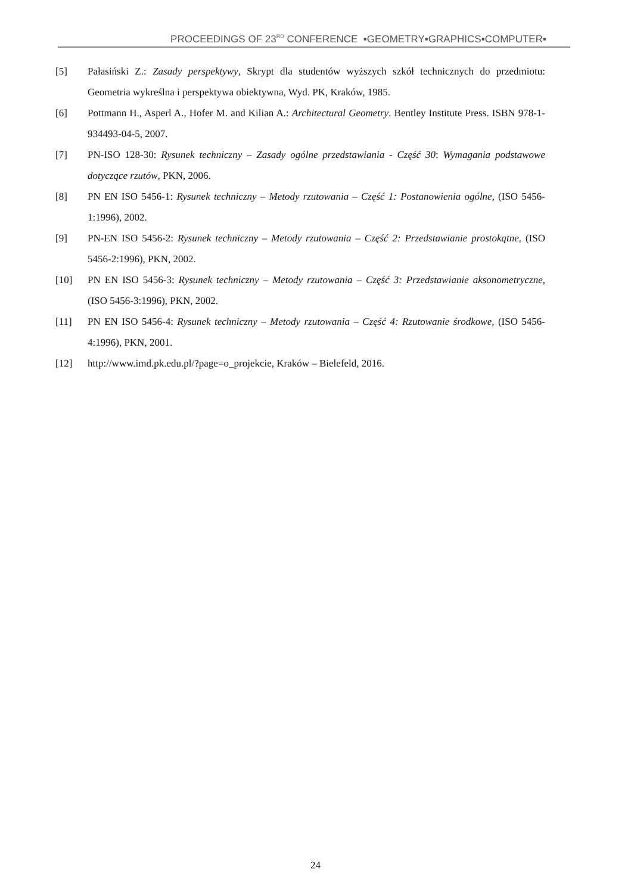PROCEEDINGS OF 23<sup>RD</sup> CONFERENCE ▪GEOMETRY▪GRAPHICS▪COMPUTER▪
[5] Pałasiński Z.: Zasady perspektywy, Skrypt dla studentów wyższych szkół technicznych do przedmiotu: Geometria wykreślna i perspektywa obiektywna, Wyd. PK, Kraków, 1985.
[6] Pottmann H., Asperl A., Hofer M. and Kilian A.: Architectural Geometry. Bentley Institute Press. ISBN 978-1-934493-04-5, 2007.
[7] PN-ISO 128-30: Rysunek techniczny – Zasady ogólne przedstawiania - Część 30: Wymagania podstawowe dotyczące rzutów, PKN, 2006.
[8] PN EN ISO 5456-1: Rysunek techniczny – Metody rzutowania – Część 1: Postanowienia ogólne, (ISO 5456-1:1996), 2002.
[9] PN-EN ISO 5456-2: Rysunek techniczny – Metody rzutowania – Część 2: Przedstawianie prostokątne, (ISO 5456-2:1996), PKN, 2002.
[10] PN EN ISO 5456-3: Rysunek techniczny – Metody rzutowania – Część 3: Przedstawianie aksonometryczne, (ISO 5456-3:1996), PKN, 2002.
[11] PN EN ISO 5456-4: Rysunek techniczny – Metody rzutowania – Część 4: Rzutowanie środkowe, (ISO 5456-4:1996), PKN, 2001.
[12] http://www.imd.pk.edu.pl/?page=o_projekcie, Kraków – Bielefeld, 2016.
24